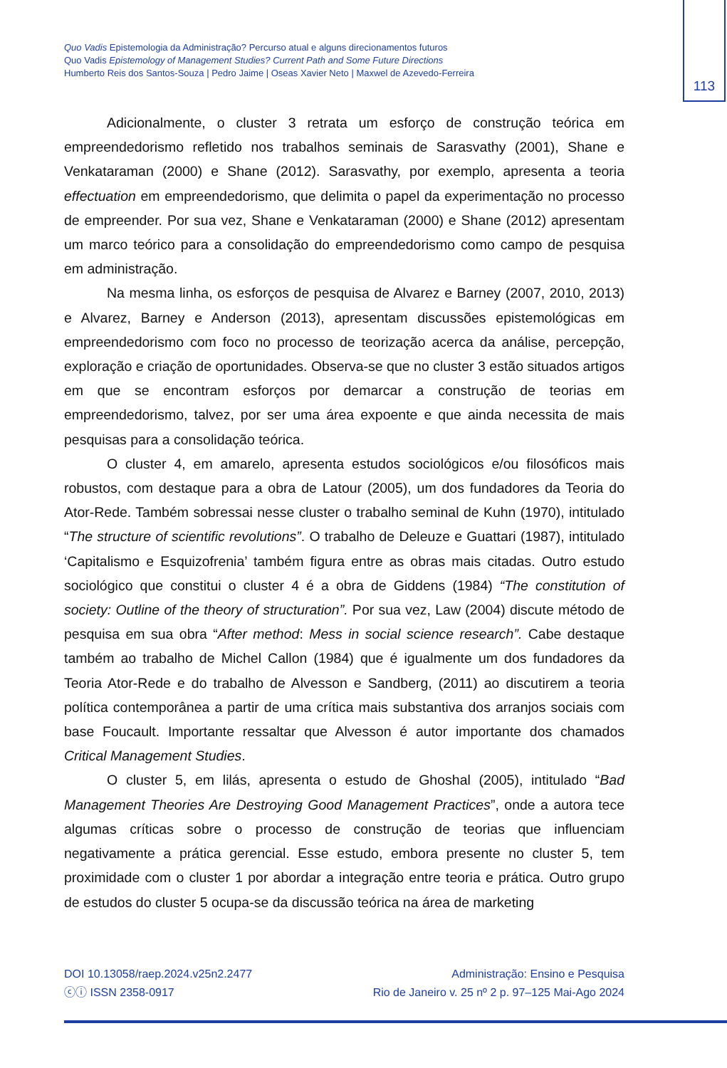Quo Vadis Epistemologia da Administração? Percurso atual e alguns direcionamentos futuros
Quo Vadis Epistemology of Management Studies? Current Path and Some Future Directions
Humberto Reis dos Santos-Souza | Pedro Jaime | Oseas Xavier Neto | Maxwel de Azevedo-Ferreira
113
Adicionalmente, o cluster 3 retrata um esforço de construção teórica em empreendedorismo refletido nos trabalhos seminais de Sarasvathy (2001), Shane e Venkataraman (2000) e Shane (2012). Sarasvathy, por exemplo, apresenta a teoria effectuation em empreendedorismo, que delimita o papel da experimentação no processo de empreender. Por sua vez, Shane e Venkataraman (2000) e Shane (2012) apresentam um marco teórico para a consolidação do empreendedorismo como campo de pesquisa em administração.
Na mesma linha, os esforços de pesquisa de Alvarez e Barney (2007, 2010, 2013) e Alvarez, Barney e Anderson (2013), apresentam discussões epistemológicas em empreendedorismo com foco no processo de teorização acerca da análise, percepção, exploração e criação de oportunidades. Observa-se que no cluster 3 estão situados artigos em que se encontram esforços por demarcar a construção de teorias em empreendedorismo, talvez, por ser uma área expoente e que ainda necessita de mais pesquisas para a consolidação teórica.
O cluster 4, em amarelo, apresenta estudos sociológicos e/ou filosóficos mais robustos, com destaque para a obra de Latour (2005), um dos fundadores da Teoria do Ator-Rede. Também sobressai nesse cluster o trabalho seminal de Kuhn (1970), intitulado “The structure of scientific revolutions”. O trabalho de Deleuze e Guattari (1987), intitulado ‘Capitalismo e Esquizofrenia’ também figura entre as obras mais citadas. Outro estudo sociológico que constitui o cluster 4 é a obra de Giddens (1984) “The constitution of society: Outline of the theory of structuration”. Por sua vez, Law (2004) discute método de pesquisa em sua obra “After method: Mess in social science research”. Cabe destaque também ao trabalho de Michel Callon (1984) que é igualmente um dos fundadores da Teoria Ator-Rede e do trabalho de Alvesson e Sandberg, (2011) ao discutirem a teoria política contemporânea a partir de uma crítica mais substantiva dos arranjos sociais com base Foucault. Importante ressaltar que Alvesson é autor importante dos chamados Critical Management Studies.
O cluster 5, em lilás, apresenta o estudo de Ghoshal (2005), intitulado “Bad Management Theories Are Destroying Good Management Practices”, onde a autora tece algumas críticas sobre o processo de construção de teorias que influenciam negativamente a prática gerencial. Esse estudo, embora presente no cluster 5, tem proximidade com o cluster 1 por abordar a integração entre teoria e prática. Outro grupo de estudos do cluster 5 ocupa-se da discussão teórica na área de marketing
DOI 10.13058/raep.2024.v25n2.2477
ⓒⓘ ISSN 2358-0917
Administração: Ensino e Pesquisa
Rio de Janeiro v. 25 nº 2 p. 97–125 Mai-Ago 2024